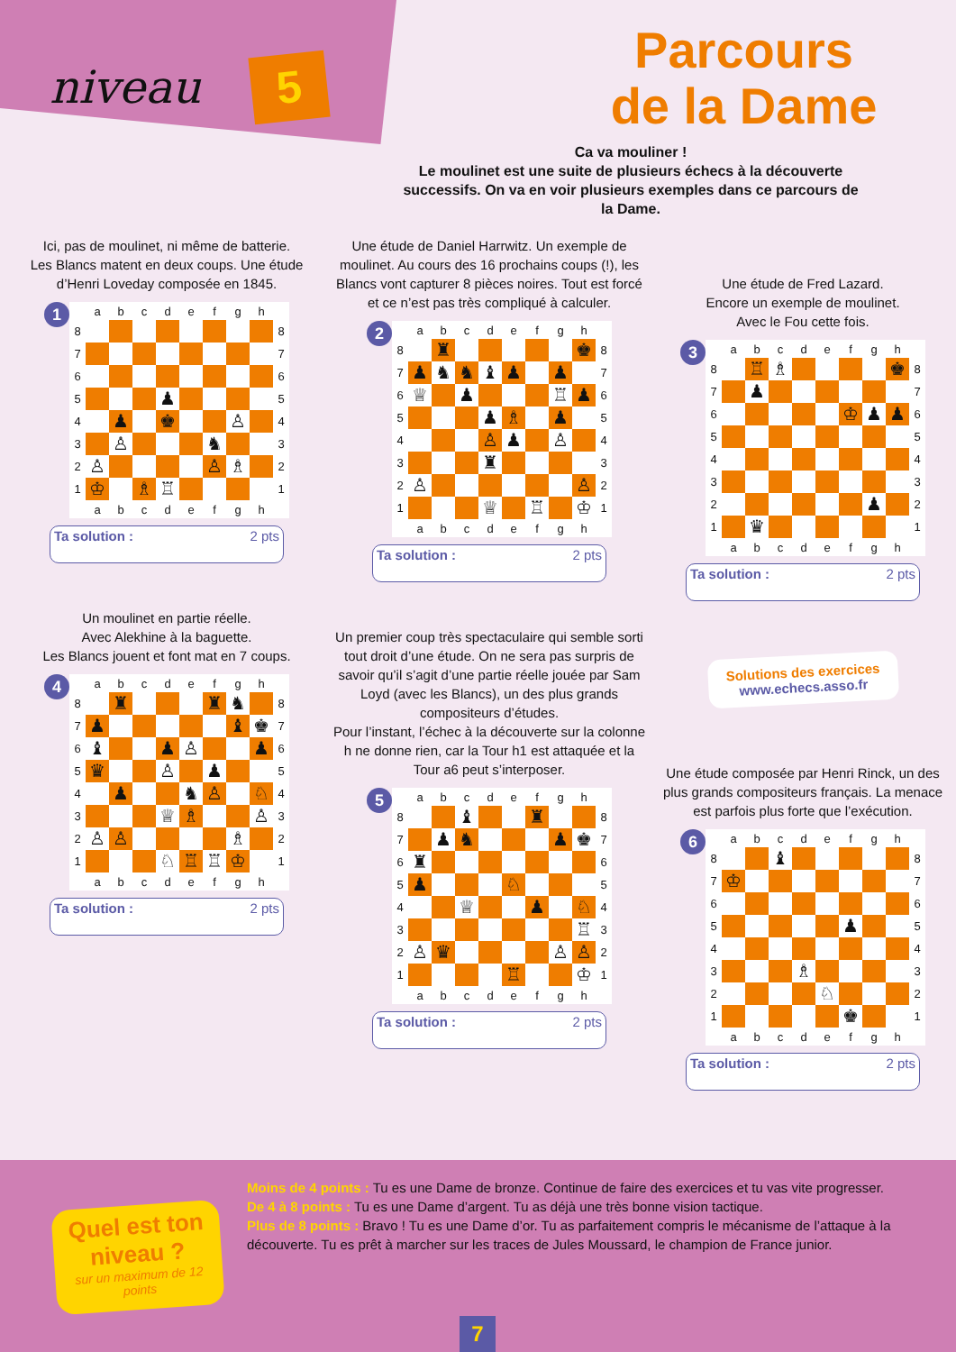niveau 5
Parcours
de la Dame
Ca va mouliner !
Le moulinet est une suite de plusieurs échecs à la découverte successifs. On va en voir plusieurs exemples dans ce parcours de la Dame.
Ici, pas de moulinet, ni même de batterie.
Les Blancs matent en deux coups. Une étude d’Henri Loveday composée en 1845.
1
| | a | b | c | d | e | f | g | h | |
| --- | --- | --- | --- | --- | --- | --- | --- | --- | --- |
| 8 | | | | | | | | | 8 |
| 7 | | | | | | | | | 7 |
| 6 | | | | | | | | | 6 |
| 5 | | | | ♟ | | | | | 5 |
| 4 | | ♟ | | ♚ | | | ♙ | | 4 |
| 3 | | ♙ | | | | ♞ | | | 3 |
| 2 | ♙ | | | | | ♙ | ♗ | | 2 |
| 1 | ♔ | | ♗ | ♖ | | | | | 1 |
| | a | b | c | d | e | f | g | h | |
Ta solution : 2 pts
Un moulinet en partie réelle.
Avec Alekhine à la baguette.
Les Blancs jouent et font mat en 7 coups.
4
| | a | b | c | d | e | f | g | h | |
| --- | --- | --- | --- | --- | --- | --- | --- | --- | --- |
| 8 | | ♜ | | | | ♜ | ♞ | | 8 |
| 7 | ♟ | | | | | | ♝ | ♚ | 7 |
| 6 | ♝ | | | ♟ | ♙ | | | ♟ | 6 |
| 5 | ♛ | | | ♙ | | ♟ | | | 5 |
| 4 | | ♟ | | | ♞ | ♙ | | ♘ | 4 |
| 3 | | | | ♕ | ♗ | | | ♙ | 3 |
| 2 | ♙ | ♙ | | | | | ♗ | | 2 |
| 1 | | | | ♘ | ♖ | ♖ | ♔ | | 1 |
| | a | b | c | d | e | f | g | h | |
Ta solution : 2 pts
Une étude de Daniel Harrwitz. Un exemple de moulinet. Au cours des 16 prochains coups (!), les Blancs vont capturer 8 pièces noires. Tout est forcé et ce n’est pas très compliqué à calculer.
2
| | a | b | c | d | e | f | g | h | |
| --- | --- | --- | --- | --- | --- | --- | --- | --- | --- |
| 8 | | ♜ | | | | | | ♚ | 8 |
| 7 | ♟ | ♞ | ♞ | ♝ | ♟ | | ♟ | | 7 |
| 6 | ♕ | | ♟ | | | | ♖ | ♟ | 6 |
| 5 | | | | ♟ | ♗ | | ♟ | | 5 |
| 4 | | | | ♙ | ♟ | | ♙ | | 4 |
| 3 | | | | ♜ | | | | | 3 |
| 2 | ♙ | | | | | | | ♙ | 2 |
| 1 | | | | ♕ | | ♖ | | ♔ | 1 |
| | a | b | c | d | e | f | g | h | |
Ta solution : 2 pts
Un premier coup très spectaculaire qui semble sorti tout droit d’une étude. On ne sera pas surpris de savoir qu’il s’agit d’une partie réelle jouée par Sam Loyd (avec les Blancs), un des plus grands compositeurs d’études.
Pour l’instant, l’échec à la découverte sur la colonne h ne donne rien, car la Tour h1 est attaquée et la Tour a6 peut s’interposer.
5
| | a | b | c | d | e | f | g | h | |
| --- | --- | --- | --- | --- | --- | --- | --- | --- | --- |
| 8 | | | ♝ | | | ♜ | | | 8 |
| 7 | | ♟ | ♞ | | | | ♟ | ♚ | 7 |
| 6 | ♜ | | | | | | | | 6 |
| 5 | ♟ | | | | ♘ | | | | 5 |
| 4 | | | ♕ | | | ♟ | | ♘ | 4 |
| 3 | | | | | | | | ♖ | 3 |
| 2 | ♙ | ♛ | | | | | ♙ | ♙ | 2 |
| 1 | | | | | ♖ | | | ♔ | 1 |
| | a | b | c | d | e | f | g | h | |
Ta solution : 2 pts
Une étude de Fred Lazard.
Encore un exemple de moulinet.
Avec le Fou cette fois.
3
| | a | b | c | d | e | f | g | h | |
| --- | --- | --- | --- | --- | --- | --- | --- | --- | --- |
| 8 | | ♖ | ♗ | | | | | ♚ | 8 |
| 7 | | ♟ | | | | | | | 7 |
| 6 | | | | | | ♔ | ♟ | ♟ | 6 |
| 5 | | | | | | | | | 5 |
| 4 | | | | | | | | | 4 |
| 3 | | | | | | | | | 3 |
| 2 | | | | | | | ♟ | | 2 |
| 1 | | ♛ | | | | | | | 1 |
| | a | b | c | d | e | f | g | h | |
Ta solution : 2 pts
Solutions des exercices
www.echecs.asso.fr
Une étude composée par Henri Rinck, un des plus grands compositeurs français. La menace est parfois plus forte que l’exécution.
6
| | a | b | c | d | e | f | g | h | |
| --- | --- | --- | --- | --- | --- | --- | --- | --- | --- |
| 8 | | | ♝ | | | | | | 8 |
| 7 | ♔ | | | | | | | | 7 |
| 6 | | | | | | | | | 6 |
| 5 | | | | | | ♟ | | | 5 |
| 4 | | | | | | | | | 4 |
| 3 | | | | ♗ | | | | | 3 |
| 2 | | | | | ♘ | | | | 2 |
| 1 | | | | | | ♚ | | | 1 |
| | a | b | c | d | e | f | g | h | |
Ta solution : 2 pts
Quel est ton niveau ?
sur un maximum de 12 points
Moins de 4 points : Tu es une Dame de bronze. Continue de faire des exercices et tu vas vite progresser.
De 4 à 8 points : Tu es une Dame d’argent. Tu as déjà une très bonne vision tactique.
Plus de 8 points : Bravo ! Tu es une Dame d’or. Tu as parfaitement compris le mécanisme de l’attaque à la découverte. Tu es prêt à marcher sur les traces de Jules Moussard, le champion de France junior.
7